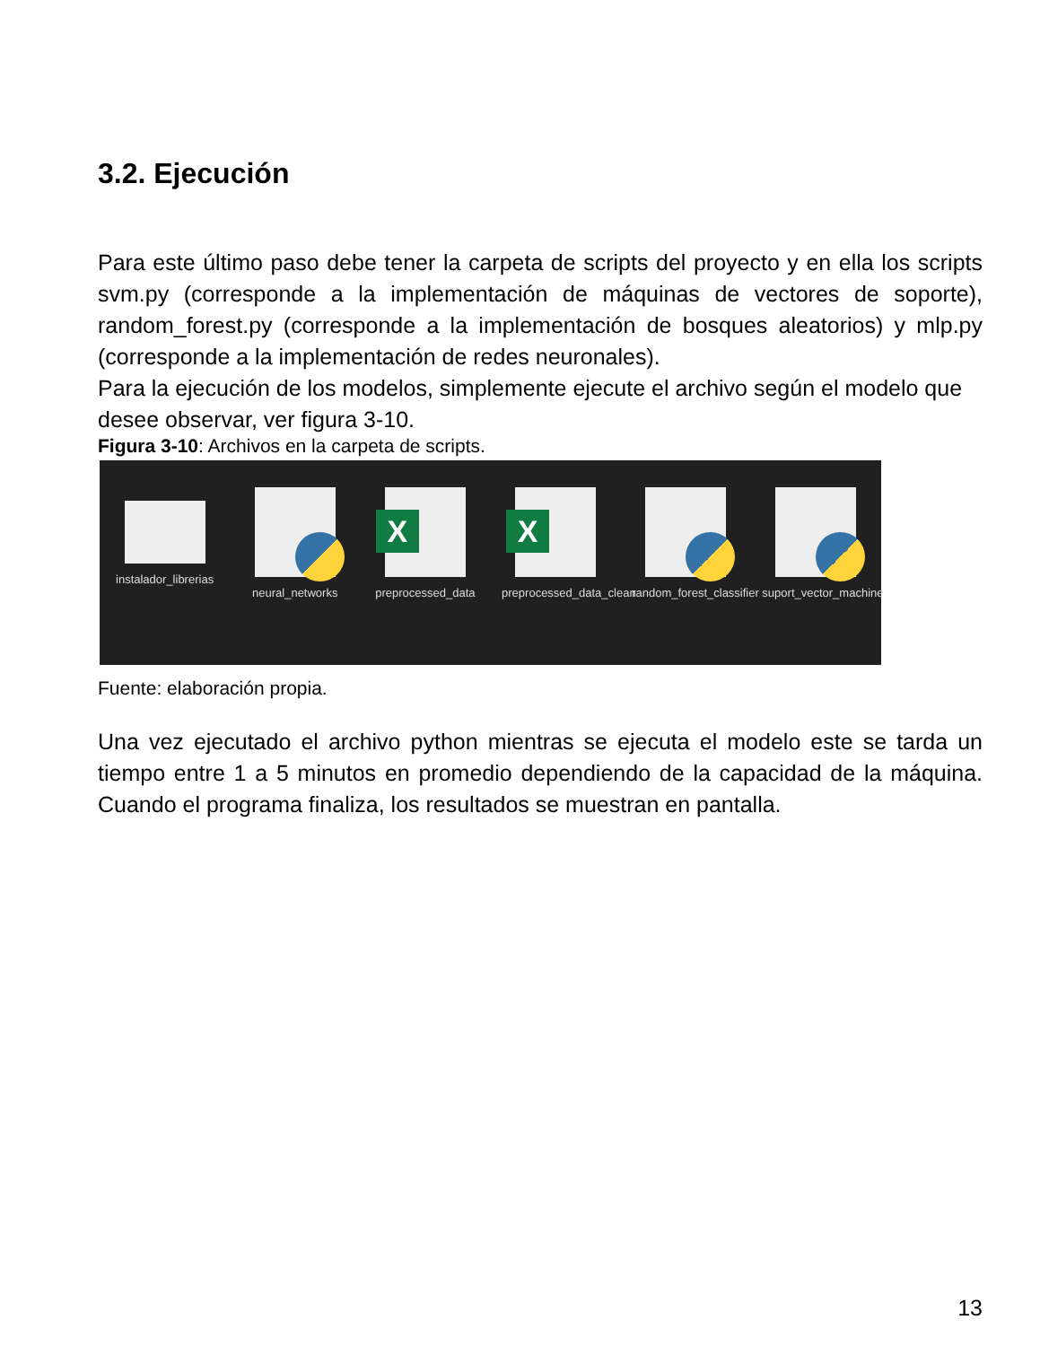3.2. Ejecución
Para este último paso debe tener la carpeta de scripts del proyecto y en ella los scripts svm.py (corresponde a la implementación de máquinas de vectores de soporte), random_forest.py (corresponde a la implementación de bosques aleatorios) y mlp.py (corresponde a la implementación de redes neuronales).
Para la ejecución de los modelos, simplemente ejecute el archivo según el modelo que desee observar, ver figura 3-10.
Figura 3-10: Archivos en la carpeta de scripts.
instalador_librerias
neural_networks
X
preprocessed_data
X
preprocessed_data_clean
random_forest_classifier
suport_vector_machine
Fuente: elaboración propia.
Una vez ejecutado el archivo python mientras se ejecuta el modelo este se tarda un tiempo entre 1 a 5 minutos en promedio dependiendo de la capacidad de la máquina. Cuando el programa finaliza, los resultados se muestran en pantalla.
13